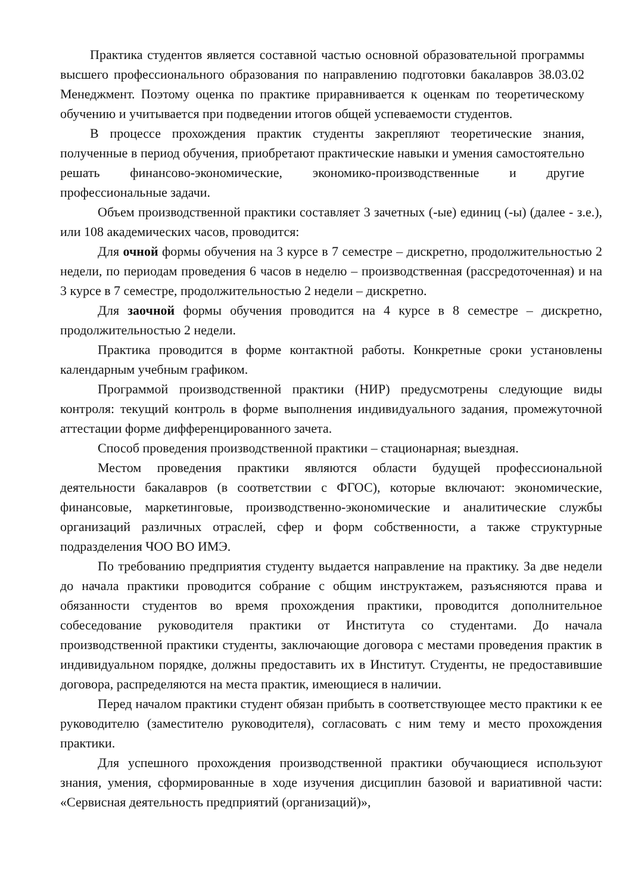Практика студентов является составной частью основной образовательной программы высшего профессионального образования по направлению подготовки бакалавров 38.03.02 Менеджмент. Поэтому оценка по практике приравнивается к оценкам по теоретическому обучению и учитывается при подведении итогов общей успеваемости студентов.
В процессе прохождения практик студенты закрепляют теоретические знания, полученные в период обучения, приобретают практические навыки и умения самостоятельно решать финансово-экономические, экономико-производственные и другие профессиональные задачи.
Объем производственной практики составляет 3 зачетных (-ые) единиц (-ы) (далее - з.е.), или 108 академических часов, проводится:
Для очной формы обучения на 3 курсе в 7 семестре – дискретно, продолжительностью 2 недели, по периодам проведения 6 часов в неделю – производственная (рассредоточенная) и на 3 курсе в 7 семестре, продолжительностью 2 недели – дискретно.
Для заочной формы обучения проводится на 4 курсе в 8 семестре – дискретно, продолжительностью 2 недели.
Практика проводится в форме контактной работы. Конкретные сроки установлены календарным учебным графиком.
Программой производственной практики (НИР) предусмотрены следующие виды контроля: текущий контроль в форме выполнения индивидуального задания, промежуточной аттестации форме дифференцированного зачета.
Способ проведения производственной практики – стационарная; выездная.
Местом проведения практики являются области будущей профессиональной деятельности бакалавров (в соответствии с ФГОС), которые включают: экономические, финансовые, маркетинговые, производственно-экономические и аналитические службы организаций различных отраслей, сфер и форм собственности, а также структурные подразделения ЧОО ВО ИМЭ.
По требованию предприятия студенту выдается направление на практику. За две недели до начала практики проводится собрание с общим инструктажем, разъясняются права и обязанности студентов во время прохождения практики, проводится дополнительное собеседование руководителя практики от Института со студентами. До начала производственной практики студенты, заключающие договора с местами проведения практик в индивидуальном порядке, должны предоставить их в Институт. Студенты, не предоставившие договора, распределяются на места практик, имеющиеся в наличии.
Перед началом практики студент обязан прибыть в соответствующее место практики к ее руководителю (заместителю руководителя), согласовать с ним тему и место прохождения практики.
Для успешного прохождения производственной практики обучающиеся используют знания, умения, сформированные в ходе изучения дисциплин базовой и вариативной части: «Сервисная деятельность предприятий (организаций)»,